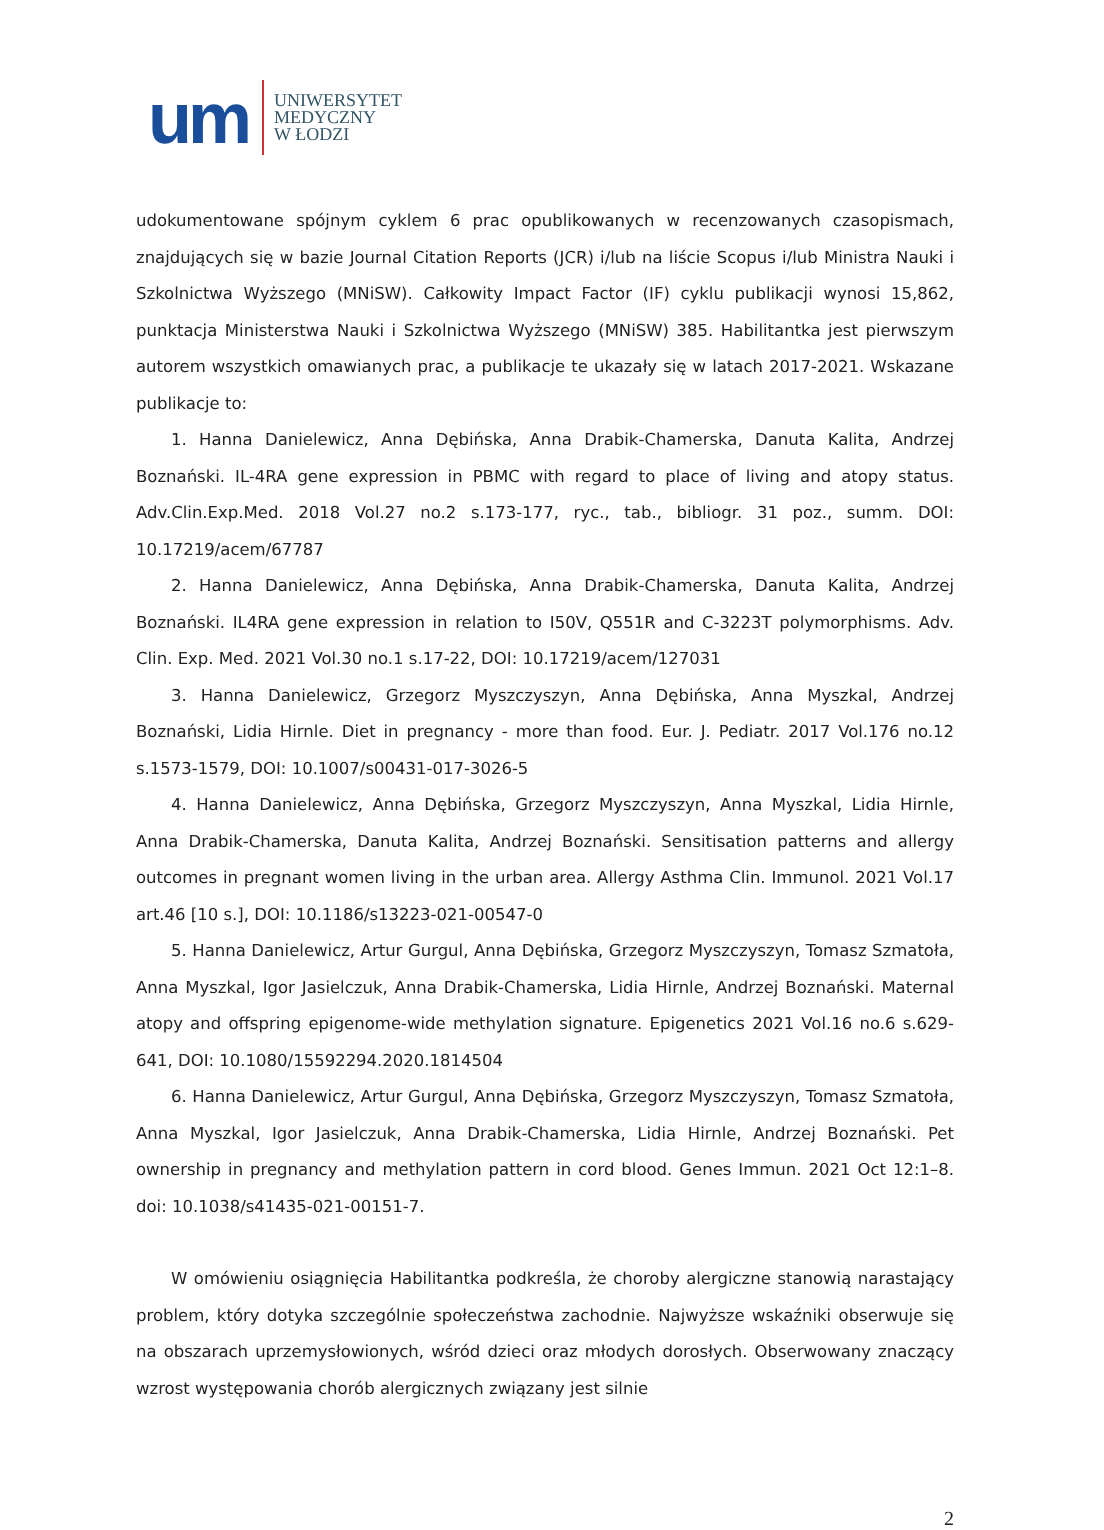um
UNIWERSYTET
MEDYCZNY
W ŁODZI
udokumentowane spójnym cyklem 6 prac opublikowanych w recenzowanych czasopismach, znajdujących się w bazie Journal Citation Reports (JCR) i/lub na liście Scopus i/lub Ministra Nauki i Szkolnictwa Wyższego (MNiSW). Całkowity Impact Factor (IF) cyklu publikacji wynosi 15,862, punktacja Ministerstwa Nauki i Szkolnictwa Wyższego (MNiSW) 385. Habilitantka jest pierwszym autorem wszystkich omawianych prac, a publikacje te ukazały się w latach 2017-2021. Wskazane publikacje to:
1. Hanna Danielewicz, Anna Dębińska, Anna Drabik-Chamerska, Danuta Kalita, Andrzej Boznański. IL-4RA gene expression in PBMC with regard to place of living and atopy status. Adv.Clin.Exp.Med. 2018 Vol.27 no.2 s.173-177, ryc., tab., bibliogr. 31 poz., summ. DOI: 10.17219/acem/67787
2. Hanna Danielewicz, Anna Dębińska, Anna Drabik-Chamerska, Danuta Kalita, Andrzej Boznański. IL4RA gene expression in relation to I50V, Q551R and C-3223T polymorphisms. Adv. Clin. Exp. Med. 2021 Vol.30 no.1 s.17-22, DOI: 10.17219/acem/127031
3. Hanna Danielewicz, Grzegorz Myszczyszyn, Anna Dębińska, Anna Myszkal, Andrzej Boznański, Lidia Hirnle. Diet in pregnancy - more than food. Eur. J. Pediatr. 2017 Vol.176 no.12 s.1573-1579, DOI: 10.1007/s00431-017-3026-5
4. Hanna Danielewicz, Anna Dębińska, Grzegorz Myszczyszyn, Anna Myszkal, Lidia Hirnle, Anna Drabik-Chamerska, Danuta Kalita, Andrzej Boznański. Sensitisation patterns and allergy outcomes in pregnant women living in the urban area. Allergy Asthma Clin. Immunol. 2021 Vol.17 art.46 [10 s.], DOI: 10.1186/s13223-021-00547-0
5. Hanna Danielewicz, Artur Gurgul, Anna Dębińska, Grzegorz Myszczyszyn, Tomasz Szmatoła, Anna Myszkal, Igor Jasielczuk, Anna Drabik-Chamerska, Lidia Hirnle, Andrzej Boznański. Maternal atopy and offspring epigenome-wide methylation signature. Epigenetics 2021 Vol.16 no.6 s.629-641, DOI: 10.1080/15592294.2020.1814504
6. Hanna Danielewicz, Artur Gurgul, Anna Dębińska, Grzegorz Myszczyszyn, Tomasz Szmatoła, Anna Myszkal, Igor Jasielczuk, Anna Drabik-Chamerska, Lidia Hirnle, Andrzej Boznański. Pet ownership in pregnancy and methylation pattern in cord blood. Genes Immun. 2021 Oct 12:1–8. doi: 10.1038/s41435-021-00151-7.
W omówieniu osiągnięcia Habilitantka podkreśla, że choroby alergiczne stanowią narastający problem, który dotyka szczególnie społeczeństwa zachodnie. Najwyższe wskaźniki obserwuje się na obszarach uprzemysłowionych, wśród dzieci oraz młodych dorosłych. Obserwowany znaczący wzrost występowania chorób alergicznych związany jest silnie
2